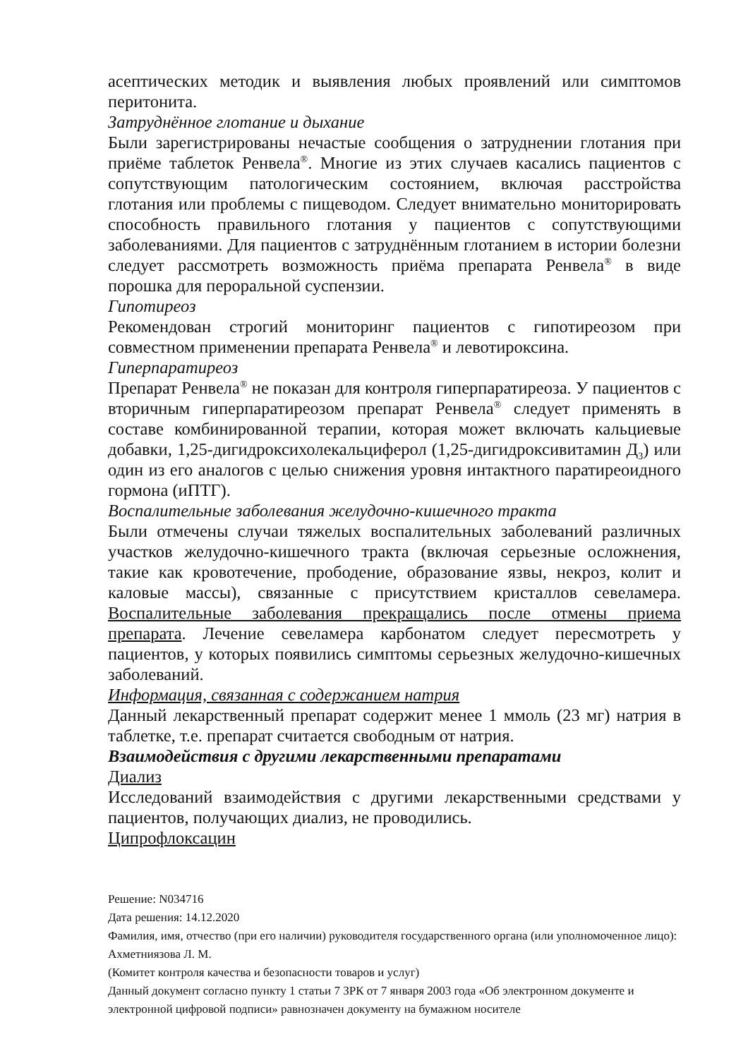асептических методик и выявления любых проявлений или симптомов перитонита.
Затруднённое глотание и дыхание
Были зарегистрированы нечастые сообщения о затруднении глотания при приёме таблеток Ренвела<sup>®</sup>. Многие из этих случаев касались пациентов с сопутствующим патологическим состоянием, включая расстройства глотания или проблемы с пищеводом. Следует внимательно мониторировать способность правильного глотания у пациентов с сопутствующими заболеваниями. Для пациентов с затруднённым глотанием в истории болезни следует рассмотреть возможность приёма препарата Ренвела<sup>®</sup> в виде порошка для пероральной суспензии.
Гипотиреоз
Рекомендован строгий мониторинг пациентов с гипотиреозом при совместном применении препарата Ренвела<sup>®</sup> и левотироксина.
Гиперпаратиреоз
Препарат Ренвела<sup>®</sup> не показан для контроля гиперпаратиреоза. У пациентов с вторичным гиперпаратиреозом препарат Ренвела<sup>®</sup> следует применять в составе комбинированной терапии, которая может включать кальциевые добавки, 1,25-дигидроксихолекальциферол (1,25-дигидроксивитамин Д<sub>3</sub>) или один из его аналогов с целью снижения уровня интактного паратиреоидного гормона (иПТГ).
Воспалительные заболевания желудочно-кишечного тракта
Были отмечены случаи тяжелых воспалительных заболеваний различных участков желудочно-кишечного тракта (включая серьезные осложнения, такие как кровотечение, прободение, образование язвы, некроз, колит и каловые массы), связанные с присутствием кристаллов севеламера. Воспалительные заболевания прекращались после отмены приема препарата. Лечение севеламера карбонатом следует пересмотреть у пациентов, у которых появились симптомы серьезных желудочно-кишечных заболеваний.
Информация, связанная с содержанием натрия
Данный лекарственный препарат содержит менее 1 ммоль (23 мг) натрия в таблетке, т.е. препарат считается свободным от натрия.
Взаимодействия с другими лекарственными препаратами
Диализ
Исследований взаимодействия с другими лекарственными средствами у пациентов, получающих диализ, не проводились.
Ципрофлоксацин
Решение: N034716
Дата решения: 14.12.2020
Фамилия, имя, отчество (при его наличии) руководителя государственного органа (или уполномоченное лицо): Ахметниязова Л. М.
(Комитет контроля качества и безопасности товаров и услуг)
Данный документ согласно пункту 1 статьи 7 ЗРК от 7 января 2003 года «Об электронном документе и электронной цифровой подписи» равнозначен документу на бумажном носителе